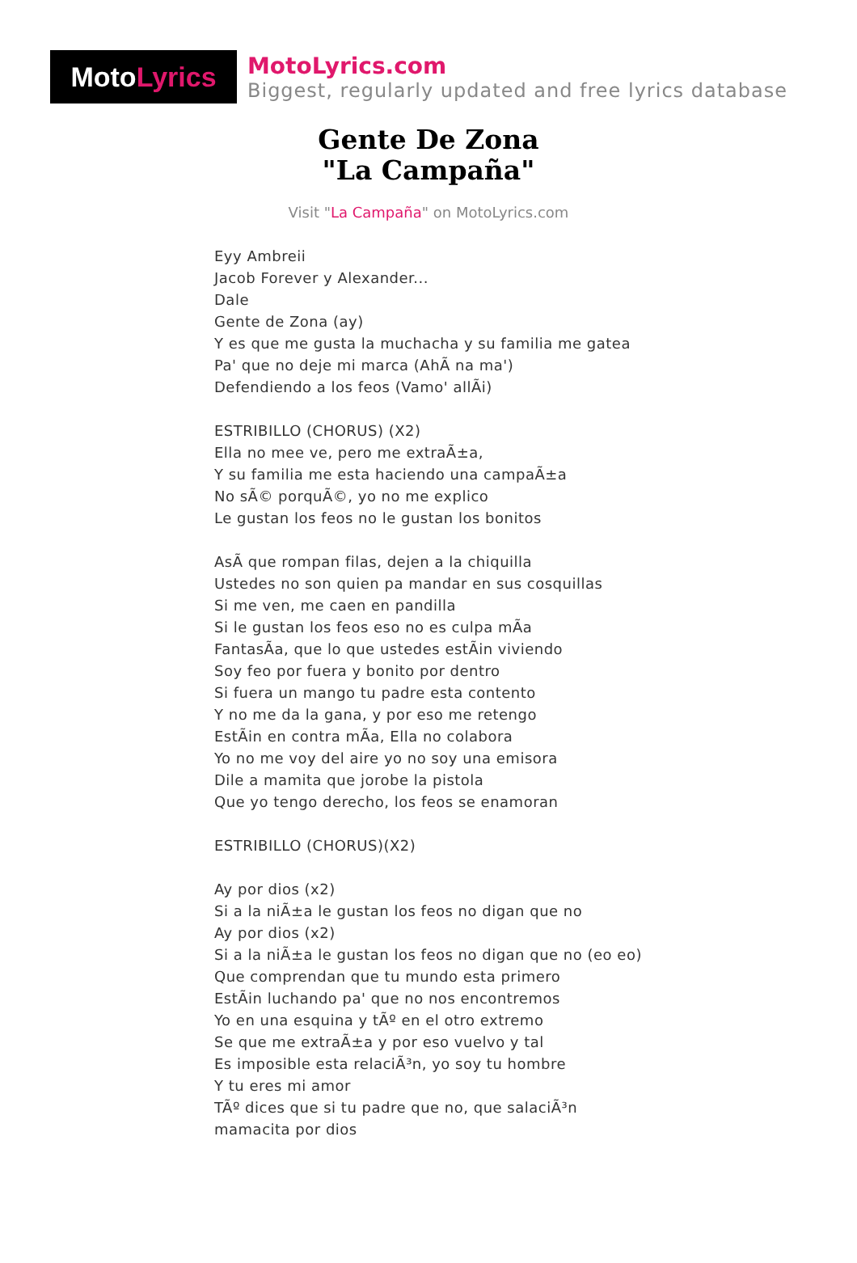Moto Lyrics
MotoLyrics.com
Biggest, regularly updated and free lyrics database
Gente De Zona
"La Campaña"
Visit "La Campaña" on MotoLyrics.com
Eyy Ambreii Jacob Forever y Alexander... Dale Gente de Zona (ay) Y es que me gusta la muchacha y su familia me gatea Pa' que no deje mi marca (AhÃ na ma') Defendiendo a los feos (Vamo' allÃi) ESTRIBILLO (CHORUS) (X2) Ella no mee ve, pero me extraÃ±a, Y su familia me esta haciendo una campaÃ±a No sÃ© porquÃ©, yo no me explico Le gustan los feos no le gustan los bonitos AsÃ que rompan filas, dejen a la chiquilla Ustedes no son quien pa mandar en sus cosquillas Si me ven, me caen en pandilla Si le gustan los feos eso no es culpa mÃa FantasÃa, que lo que ustedes estÃin viviendo Soy feo por fuera y bonito por dentro Si fuera un mango tu padre esta contento Y no me da la gana, y por eso me retengo EstÃin en contra mÃa, Ella no colabora Yo no me voy del aire yo no soy una emisora Dile a mamita que jorobe la pistola Que yo tengo derecho, los feos se enamoran ESTRIBILLO (CHORUS)(X2) Ay por dios (x2) Si a la niÃ±a le gustan los feos no digan que no Ay por dios (x2) Si a la niÃ±a le gustan los feos no digan que no (eo eo) Que comprendan que tu mundo esta primero EstÃin luchando pa' que no nos encontremos Yo en una esquina y tÃº en el otro extremo Se que me extraÃ±a y por eso vuelvo y tal Es imposible esta relaciÃ³n, yo soy tu hombre Y tu eres mi amor TÃº dices que si tu padre que no, que salaciÃ³n mamacita por dios